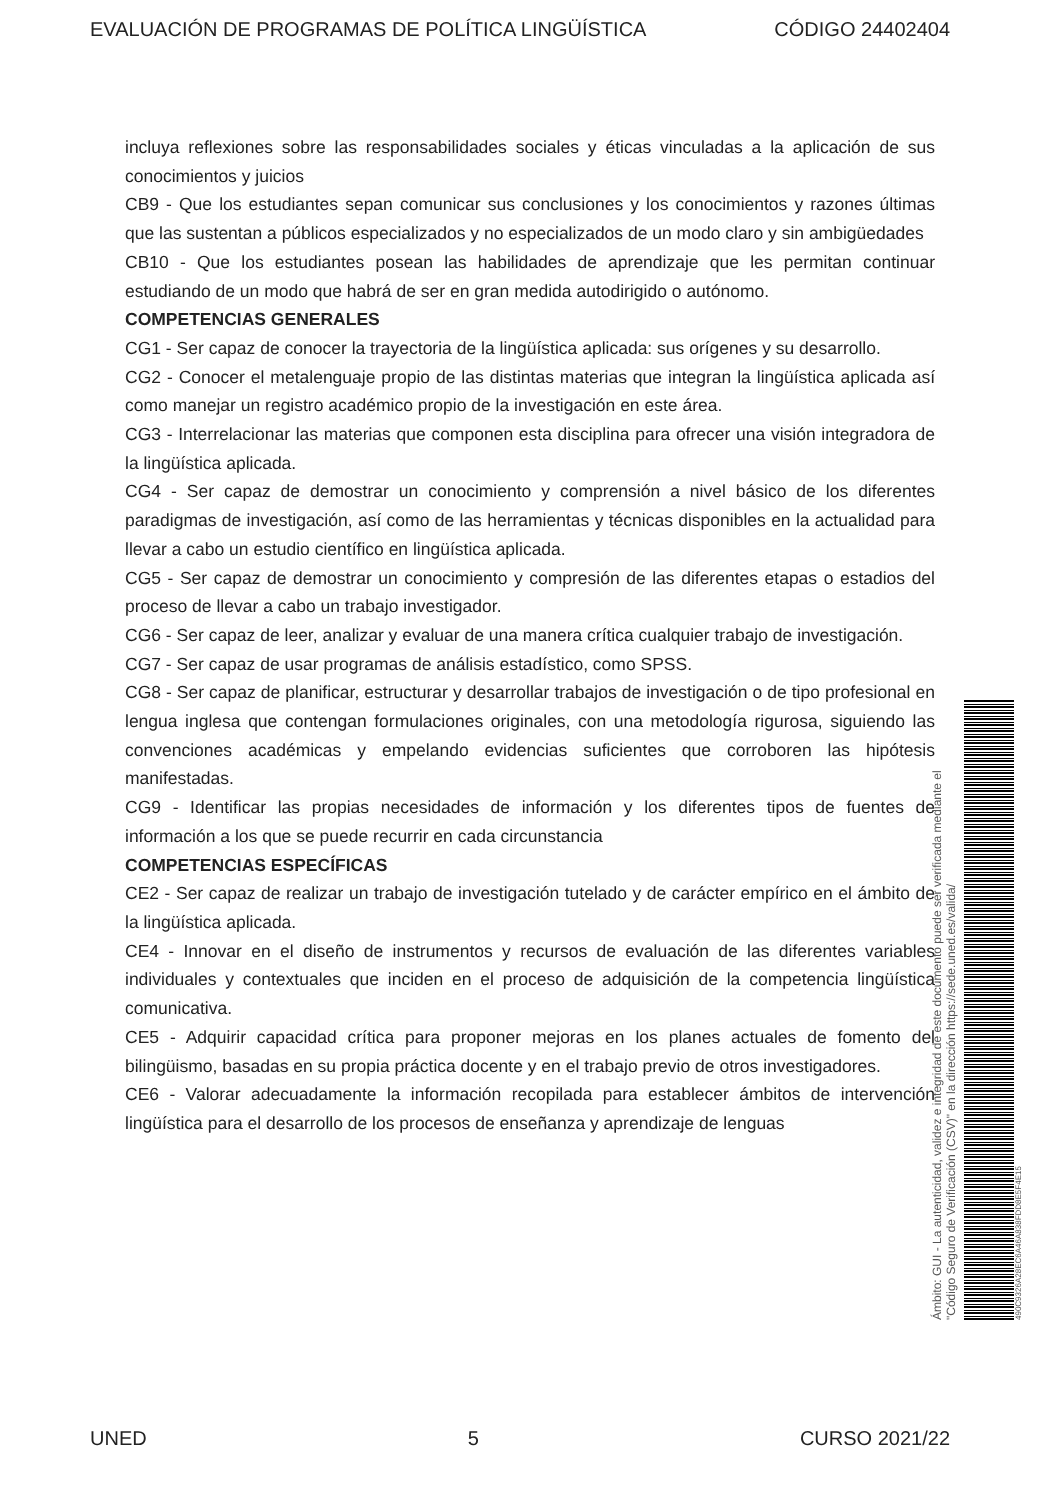EVALUACIÓN DE PROGRAMAS DE POLÍTICA LINGÜÍSTICA CÓDIGO 24402404
incluya reflexiones sobre las responsabilidades sociales y éticas vinculadas a la aplicación de sus conocimientos y juicios
CB9 - Que los estudiantes sepan comunicar sus conclusiones y los conocimientos y razones últimas que las sustentan a públicos especializados y no especializados de un modo claro y sin ambigüedades
CB10 - Que los estudiantes posean las habilidades de aprendizaje que les permitan continuar estudiando de un modo que habrá de ser en gran medida autodirigido o autónomo.
COMPETENCIAS GENERALES
CG1 - Ser capaz de conocer la trayectoria de la lingüística aplicada: sus orígenes y su desarrollo.
CG2 - Conocer el metalenguaje propio de las distintas materias que integran la lingüística aplicada así como manejar un registro académico propio de la investigación en este área.
CG3 - Interrelacionar las materias que componen esta disciplina para ofrecer una visión integradora de la lingüística aplicada.
CG4 - Ser capaz de demostrar un conocimiento y comprensión a nivel básico de los diferentes paradigmas de investigación, así como de las herramientas y técnicas disponibles en la actualidad para llevar a cabo un estudio científico en lingüística aplicada.
CG5 - Ser capaz de demostrar un conocimiento y compresión de las diferentes etapas o estadios del proceso de llevar a cabo un trabajo investigador.
CG6 - Ser capaz de leer, analizar y evaluar de una manera crítica cualquier trabajo de investigación.
CG7 - Ser capaz de usar programas de análisis estadístico, como SPSS.
CG8 - Ser capaz de planificar, estructurar y desarrollar trabajos de investigación o de tipo profesional en lengua inglesa que contengan formulaciones originales, con una metodología rigurosa, siguiendo las convenciones académicas y empelando evidencias suficientes que corroboren las hipótesis manifestadas.
CG9 - Identificar las propias necesidades de información y los diferentes tipos de fuentes de información a los que se puede recurrir en cada circunstancia
COMPETENCIAS ESPECÍFICAS
CE2 - Ser capaz de realizar un trabajo de investigación tutelado y de carácter empírico en el ámbito de la lingüística aplicada.
CE4 - Innovar en el diseño de instrumentos y recursos de evaluación de las diferentes variables individuales y contextuales que inciden en el proceso de adquisición de la competencia lingüística comunicativa.
CE5 - Adquirir capacidad crítica para proponer mejoras en los planes actuales de fomento del bilingüismo, basadas en su propia práctica docente y en el trabajo previo de otros investigadores.
CE6 - Valorar adecuadamente la información recopilada para establecer ámbitos de intervención lingüística para el desarrollo de los procesos de enseñanza y aprendizaje de lenguas
Ámbito: GUI - La autenticidad, validez e integridad de este documento puede ser verificada mediante el
"Código Seguro de Verificación (CSV)" en la dirección https://sede.uned.es/valida/
490C9326A28EC6A46A838FDD8E5F4E15
UNED 5 CURSO 2021/22